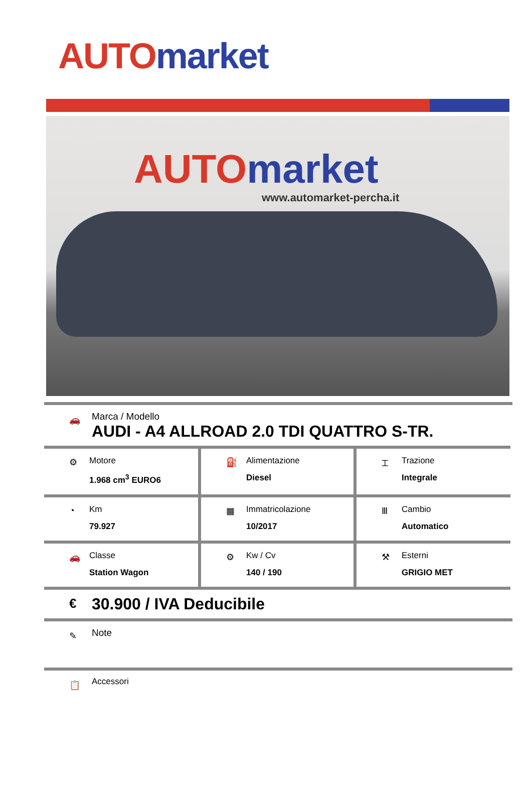AUTO market
AUTO market
www.automarket-percha.it
🚗
Marca / Modello
AUDI - A4 ALLROAD 2.0 TDI QUATTRO S-TR.
| ⚙ Motore 1.968 cm<sup>3</sup> EURO6 | ⛽ Alimentazione Diesel | ⌶ Trazione Integrale |
| ◔ Km 79.927 | ▦ Immatricolazione 10/2017 | Ⅲ Cambio Automatico |
| 🚗 Classe Station Wagon | ⚙ Kw / Cv 140 / 190 | ⚒ Esterni GRIGIO MET |
€ 30.900 / IVA Deducibile
✎ Note
📋 Accessori